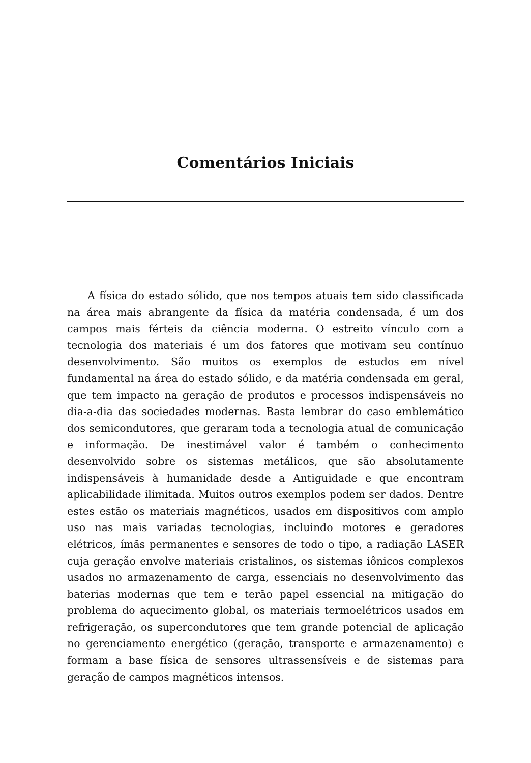Comentários Iniciais
A física do estado sólido, que nos tempos atuais tem sido classificada na área mais abrangente da física da matéria condensada, é um dos campos mais férteis da ciência moderna. O estreito vínculo com a tecnologia dos materiais é um dos fatores que motivam seu contínuo desenvolvimento. São muitos os exemplos de estudos em nível fundamental na área do estado sólido, e da matéria condensada em geral, que tem impacto na geração de produtos e processos indispensáveis no dia-a-dia das sociedades modernas. Basta lembrar do caso emblemático dos semicondutores, que geraram toda a tecnologia atual de comunicação e informação. De inestimável valor é também o conhecimento desenvolvido sobre os sistemas metálicos, que são absolutamente indispensáveis à humanidade desde a Antiguidade e que encontram aplicabilidade ilimitada. Muitos outros exemplos podem ser dados. Dentre estes estão os materiais magnéticos, usados em dispositivos com amplo uso nas mais variadas tecnologias, incluindo motores e geradores elétricos, ímãs permanentes e sensores de todo o tipo, a radiação LASER cuja geração envolve materiais cristalinos, os sistemas iônicos complexos usados no armazenamento de carga, essenciais no desenvolvimento das baterias modernas que tem e terão papel essencial na mitigação do problema do aquecimento global, os materiais termoelétricos usados em refrigeração, os supercondutores que tem grande potencial de aplicação no gerenciamento energético (geração, transporte e armazenamento) e formam a base física de sensores ultrassensíveis e de sistemas para geração de campos magnéticos intensos.